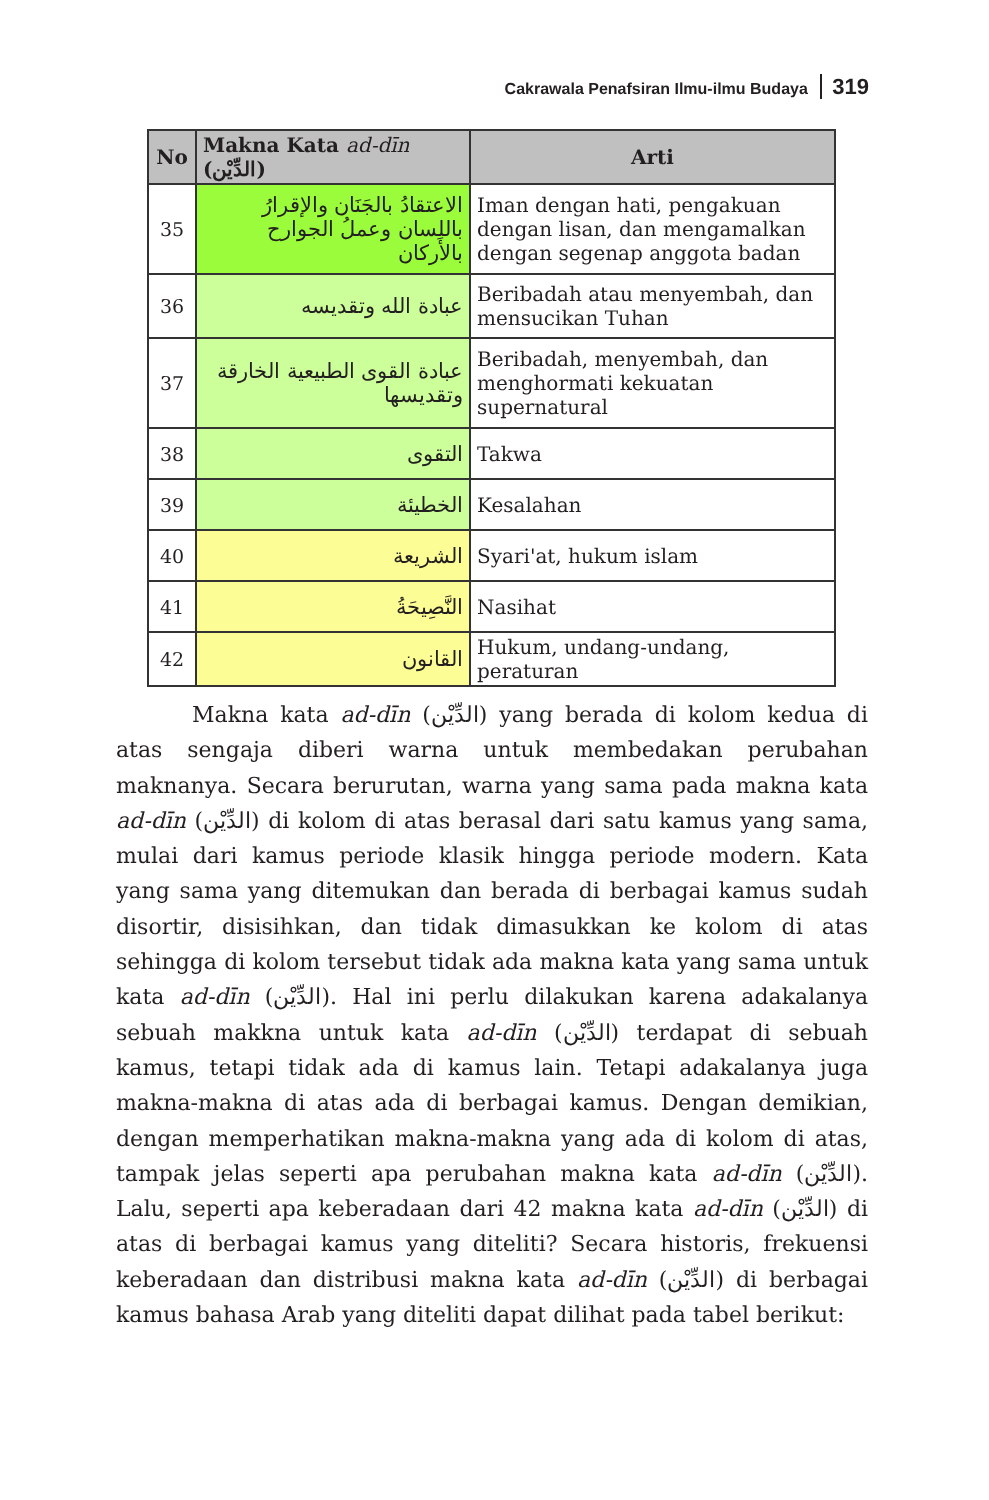Cakrawala Penafsiran Ilmu-ilmu Budaya 319
| No | Makna Kata ad-dīn (الدِّيْن) | Arti |
| --- | --- | --- |
| 35 | الاعتقادُ بالجَنَان والإقرارُ باللسان وعملُ الجوارح بالأَركان | Iman dengan hati, pengakuan dengan lisan, dan mengamalkan dengan segenap anggota badan |
| 36 | عبادة الله وتقديسه | Beribadah atau menyembah, dan mensucikan Tuhan |
| 37 | عبادة القوى الطبيعية الخارقة وتقديسها | Beribadah, menyembah, dan menghormati kekuatan supernatural |
| 38 | التقوى | Takwa |
| 39 | الخطيئة | Kesalahan |
| 40 | الشريعة | Syari'at, hukum islam |
| 41 | النَّصِيحَةُ | Nasihat |
| 42 | القانون | Hukum, undang-undang, peraturan |
Makna kata ad-dīn (الدِّيْن) yang berada di kolom kedua di atas sengaja diberi warna untuk membedakan perubahan maknanya. Secara berurutan, warna yang sama pada makna kata ad-dīn (الدِّيْن) di kolom di atas berasal dari satu kamus yang sama, mulai dari kamus periode klasik hingga periode modern. Kata yang sama yang ditemukan dan berada di berbagai kamus sudah disortir, disisihkan, dan tidak dimasukkan ke kolom di atas sehingga di kolom tersebut tidak ada makna kata yang sama untuk kata ad-dīn (الدِّيْن). Hal ini perlu dilakukan karena adakalanya sebuah makkna untuk kata ad-dīn (الدِّيْن) terdapat di sebuah kamus, tetapi tidak ada di kamus lain. Tetapi adakalanya juga makna-makna di atas ada di berbagai kamus. Dengan demikian, dengan memperhatikan makna-makna yang ada di kolom di atas, tampak jelas seperti apa perubahan makna kata ad-dīn (الدِّيْن). Lalu, seperti apa keberadaan dari 42 makna kata ad-dīn (الدِّيْن) di atas di berbagai kamus yang diteliti? Secara historis, frekuensi keberadaan dan distribusi makna kata ad-dīn (الدِّيْن) di berbagai kamus bahasa Arab yang diteliti dapat dilihat pada tabel berikut: